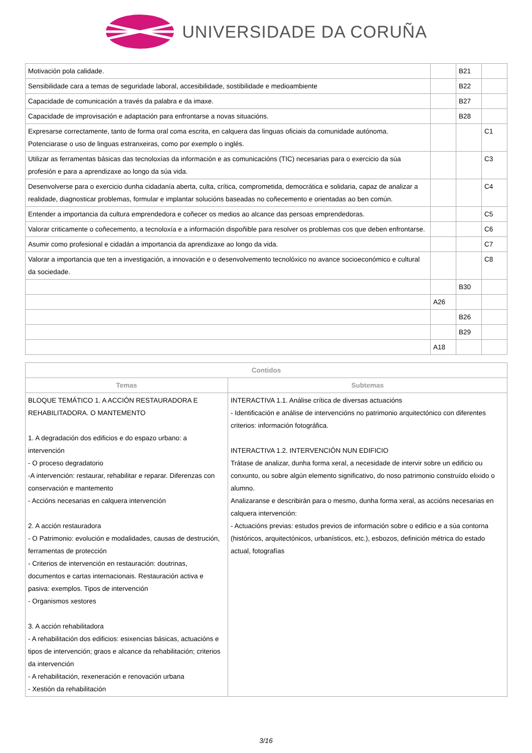UNIVERSIDADE DA CORUÑA
| Motivación pola calidade. | | B21 | |
| Sensibilidade cara a temas de seguridade laboral, accesibilidade, sostibilidade e medioambiente | | B22 | |
| Capacidade de comunicación a través da palabra e da imaxe. | | B27 | |
| Capacidade de improvisación e adaptación para enfrontarse a novas situacións. | | B28 | |
| Expresarse correctamente, tanto de forma oral coma escrita, en calquera das linguas oficiais da comunidade autónoma. Potenciarase o uso de linguas estranxeiras, como por exemplo o inglés. | | | C1 |
| Utilizar as ferramentas básicas das tecnoloxías da información e as comunicacións (TIC) necesarias para o exercicio da súa profesión e para a aprendizaxe ao longo da súa vida. | | | C3 |
| Desenvolverse para o exercicio dunha cidadanía aberta, culta, crítica, comprometida, democrática e solidaria, capaz de analizar a realidade, diagnosticar problemas, formular e implantar solucións baseadas no coñecemento e orientadas ao ben común. | | | C4 |
| Entender a importancia da cultura emprendedora e coñecer os medios ao alcance das persoas emprendedoras. | | | C5 |
| Valorar criticamente o coñecemento, a tecnoloxía e a información dispoñible para resolver os problemas cos que deben enfrontarse. | | | C6 |
| Asumir como profesional e cidadán a importancia da aprendizaxe ao longo da vida. | | | C7 |
| Valorar a importancia que ten a investigación, a innovación e o desenvolvemento tecnolóxico no avance socioeconómico e cultural da sociedade. | | | C8 |
| | | B30 | |
| | A26 | | |
| | | B26 | |
| | | B29 | |
| | A18 | | |
| Contidos | |
| --- | --- |
| Temas | Subtemas |
| BLOQUE TEMÁTICO 1. A ACCIÓN RESTAURADORA E REHABILITADORA. O MANTEMENTO 1. A degradación dos edificios e do espazo urbano: a intervención - O proceso degradatorio -A intervención: restaurar, rehabilitar e reparar. Diferenzas con conservación e mantemento - Accións necesarias en calquera intervención 2. A acción restauradora - O Patrimonio: evolución e modalidades, causas de destrución, ferramentas de protección - Criterios de intervención en restauración: doutrinas, documentos e cartas internacionais. Restauración activa e pasiva: exemplos. Tipos de intervención - Organismos xestores 3. A acción rehabilitadora - A rehabilitación dos edificios: esixencias básicas, actuacións e tipos de intervención; graos e alcance da rehabilitación; criterios da intervención - A rehabilitación, rexeneración e renovación urbana - Xestión da rehabilitación | INTERACTIVA 1.1. Análise crítica de diversas actuacións - Identificación e análise de intervencións no patrimonio arquitectónico con diferentes criterios: información fotográfica. INTERACTIVA 1.2. INTERVENCIÓN NUN EDIFICIO Trátase de analizar, dunha forma xeral, a necesidade de intervir sobre un edificio ou conxunto, ou sobre algún elemento significativo, do noso patrimonio construído elixido o alumno. Analizaranse e describirán para o mesmo, dunha forma xeral, as accións necesarias en calquera intervención: - Actuacións previas: estudos previos de información sobre o edificio e a súa contorna (históricos, arquitectónicos, urbanísticos, etc.), esbozos, definición métrica do estado actual, fotografías |
3/16